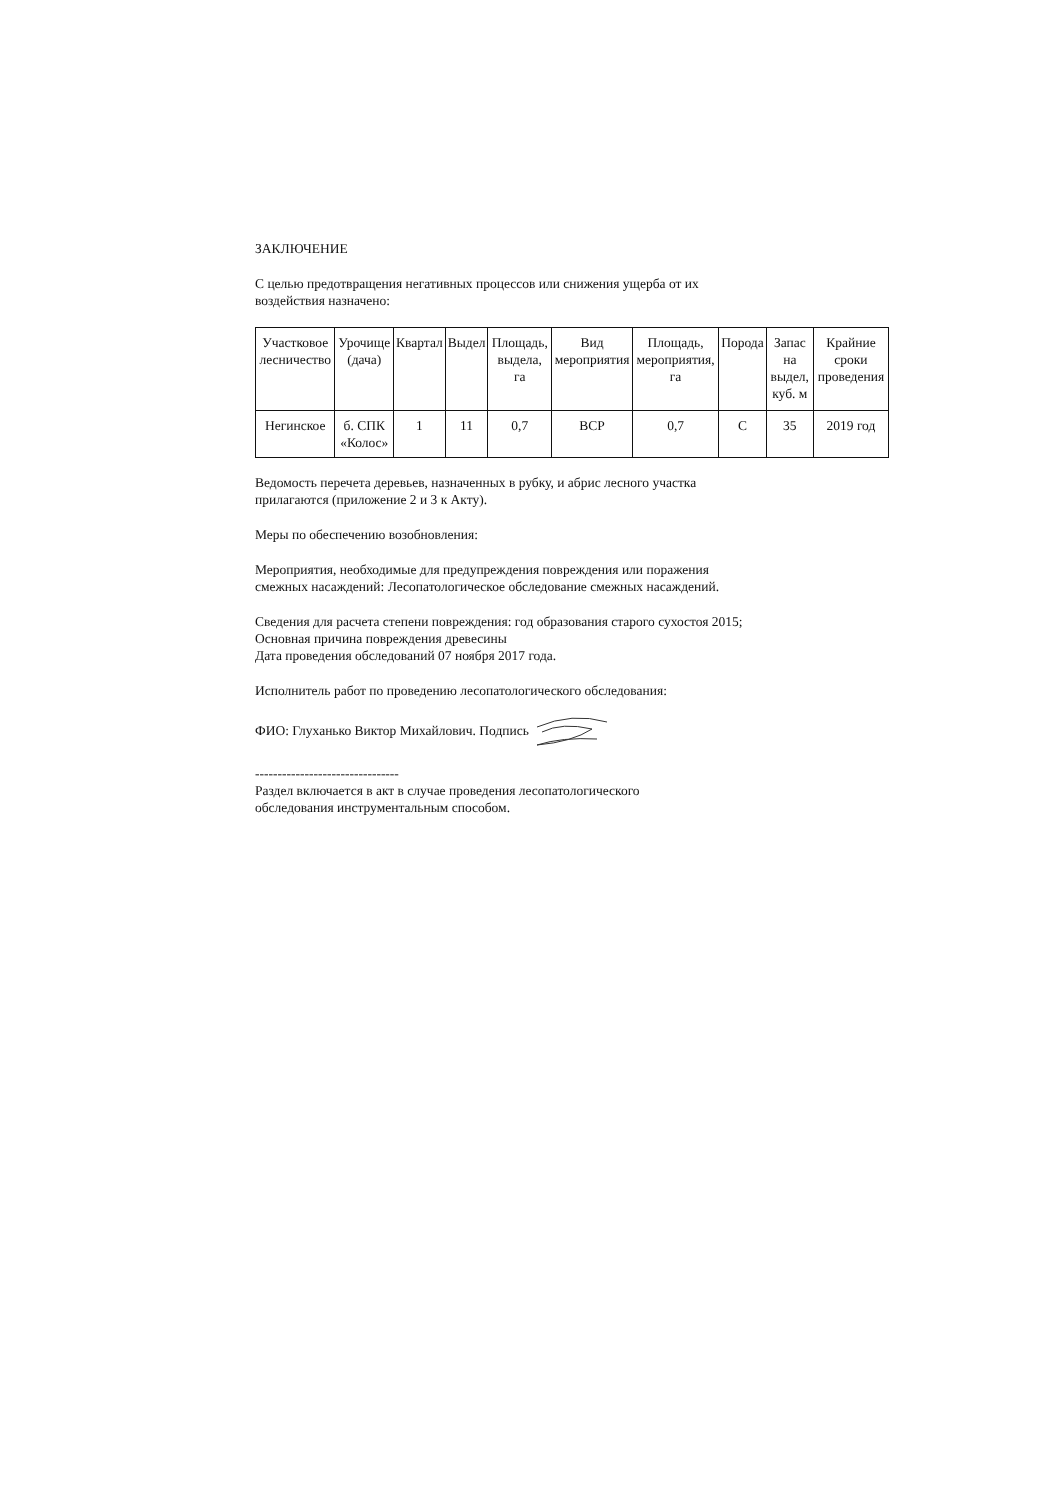ЗАКЛЮЧЕНИЕ
С целью предотвращения негативных процессов или снижения ущерба от их
воздействия назначено:
| Участковое лесничество | Урочище (дача) | Квартал | Выдел | Площадь, выдела, га | Вид мероприятия | Площадь, мероприятия, га | Порода | Запас на выдел, куб. м | Крайние сроки проведения |
| --- | --- | --- | --- | --- | --- | --- | --- | --- | --- |
| Негинское | б. СПК «Колос» | 1 | 11 | 0,7 | ВСР | 0,7 | С | 35 | 2019 год |
Ведомость перечета деревьев, назначенных в рубку, и абрис лесного участка
прилагаются (приложение 2 и 3 к Акту).
Меры по обеспечению возобновления:
Мероприятия, необходимые для предупреждения повреждения или поражения
смежных насаждений: Лесопатологическое обследование смежных насаждений.
Сведения для расчета степени повреждения: год образования старого сухостоя 2015;
Основная причина повреждения древесины
Дата проведения обследований 07 ноября 2017 года.
Исполнитель работ по проведению лесопатологического обследования:
ФИО: Глуханько Виктор Михайлович. Подпись
--------------------------------
Раздел включается в акт в случае проведения лесопатологического
обследования инструментальным способом.